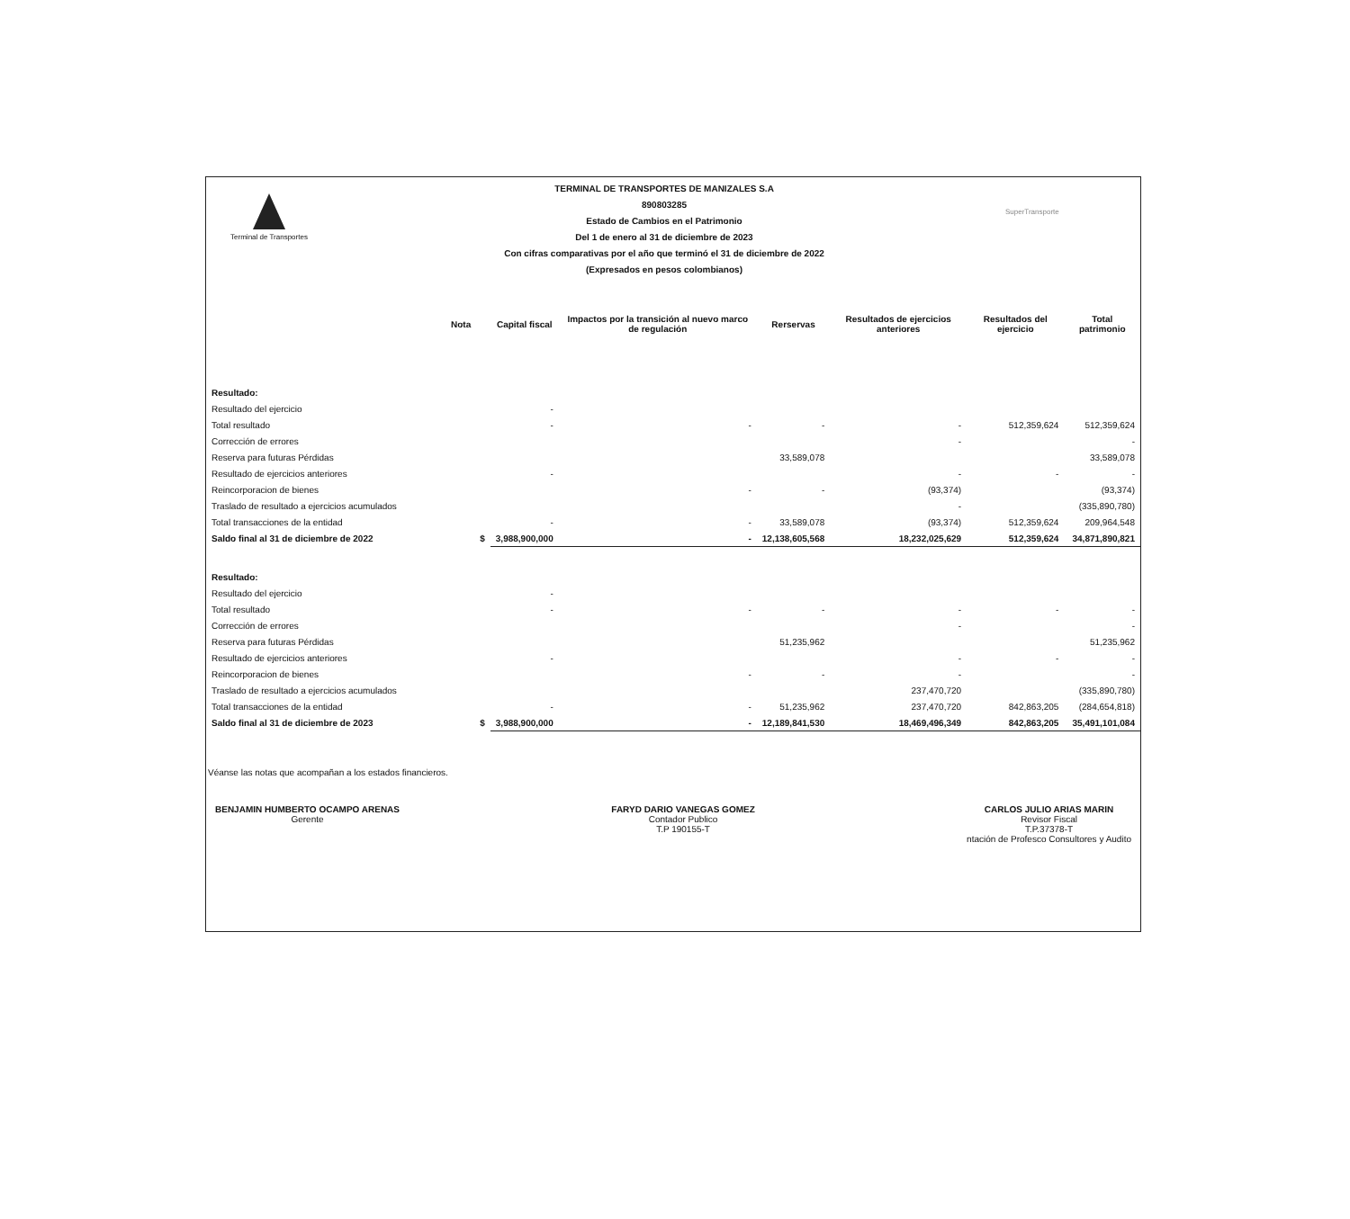Terminal de Transportes
TERMINAL DE TRANSPORTES DE MANIZALES S.A
890803285
Estado de Cambios en el Patrimonio
Del 1 de enero al 31 de diciembre de 2023
Con cifras comparativas por el año que terminó el 31 de diciembre de 2022
(Expresados en pesos colombianos)
SuperTransporte
| | Nota | | Capital fiscal | Impactos por la transición al nuevo marco de regulación | Rerservas | Resultados de ejercicios anteriores | Resultados del ejercicio | Total patrimonio |
| --- | --- | --- | --- | --- | --- | --- | --- | --- |
| Resultado: | | | | | | | | |
| Resultado del ejercicio | | | - | | | | | |
| Total resultado | | | - | - | - | - | 512,359,624 | 512,359,624 |
| Corrección de errores | | | | | | - | | - |
| Reserva para futuras Pérdidas | | | | | 33,589,078 | | | 33,589,078 |
| Resultado de ejercicios anteriores | | | - | | | - | - | - |
| Reincorporacion de bienes | | | | - | - | (93,374) | | (93,374) |
| Traslado de resultado a ejercicios acumulados | | | | | | - | | (335,890,780) |
| Total transacciones de la entidad | | | - | - | 33,589,078 | (93,374) | 512,359,624 | 209,964,548 |
| Saldo final al 31 de diciembre de 2022 | | $ | 3,988,900,000 | - | 12,138,605,568 | 18,232,025,629 | 512,359,624 | 34,871,890,821 |
| Resultado: | | | | | | | | |
| Resultado del ejercicio | | | - | | | | | |
| Total resultado | | | - | - | - | - | - | - |
| Corrección de errores | | | | | | - | | - |
| Reserva para futuras Pérdidas | | | | | 51,235,962 | | | 51,235,962 |
| Resultado de ejercicios anteriores | | | - | | | - | - | - |
| Reincorporacion de bienes | | | | - | - | - | | - |
| Traslado de resultado a ejercicios acumulados | | | | | | 237,470,720 | | (335,890,780) |
| Total transacciones de la entidad | | | - | - | 51,235,962 | 237,470,720 | 842,863,205 | (284,654,818) |
| Saldo final al 31 de diciembre de 2023 | | $ | 3,988,900,000 | - | 12,189,841,530 | 18,469,496,349 | 842,863,205 | 35,491,101,084 |
Véanse las notas que acompañan a los estados financieros.
BENJAMIN HUMBERTO OCAMPO ARENAS
Gerente
FARYD DARIO VANEGAS GOMEZ
Contador Publico
T.P 190155-T
CARLOS JULIO ARIAS MARIN
Revisor Fiscal
T.P.37378-T
ntación de Profesco Consultores y Audito